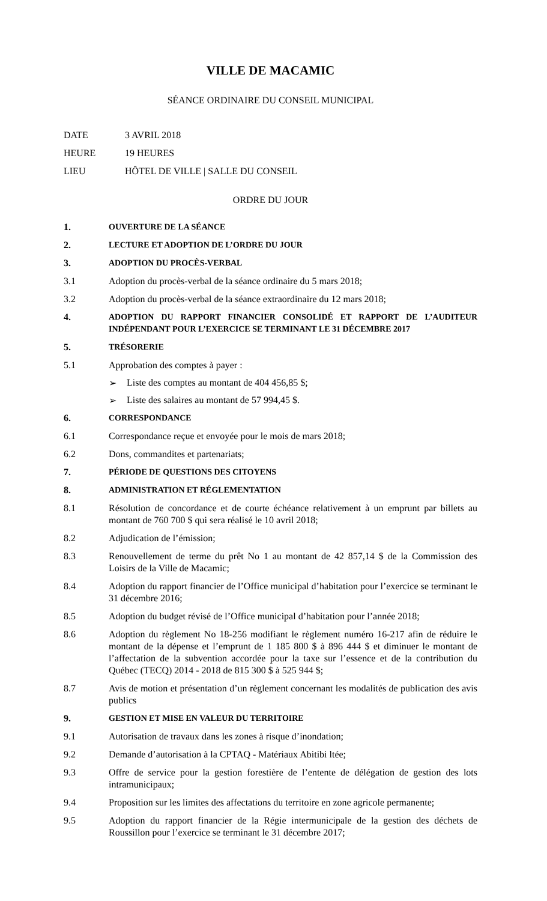VILLE DE MACAMIC
SÉANCE ORDINAIRE DU CONSEIL MUNICIPAL
DATE 3 AVRIL 2018
HEURE 19 HEURES
LIEU HÔTEL DE VILLE | SALLE DU CONSEIL
ORDRE DU JOUR
1. OUVERTURE DE LA SÉANCE
2. LECTURE ET ADOPTION DE L’ORDRE DU JOUR
3. ADOPTION DU PROCÈS-VERBAL
3.1 Adoption du procès-verbal de la séance ordinaire du 5 mars 2018;
3.2 Adoption du procès-verbal de la séance extraordinaire du 12 mars 2018;
4. ADOPTION DU RAPPORT FINANCIER CONSOLIDÉ ET RAPPORT DE L’AUDITEUR INDÉPENDANT POUR L’EXERCICE SE TERMINANT LE 31 DÉCEMBRE 2017
5. TRÉSORERIE
5.1 Approbation des comptes à payer :
➢ Liste des comptes au montant de 404 456,85 $;
➢ Liste des salaires au montant de 57 994,45 $.
6. CORRESPONDANCE
6.1 Correspondance reçue et envoyée pour le mois de mars 2018;
6.2 Dons, commandites et partenariats;
7. PÉRIODE DE QUESTIONS DES CITOYENS
8. ADMINISTRATION ET RÉGLEMENTATION
8.1 Résolution de concordance et de courte échéance relativement à un emprunt par billets au montant de 760 700 $ qui sera réalisé le 10 avril 2018;
8.2 Adjudication de l’émission;
8.3 Renouvellement de terme du prêt No 1 au montant de 42 857,14 $ de la Commission des Loisirs de la Ville de Macamic;
8.4 Adoption du rapport financier de l’Office municipal d’habitation pour l’exercice se terminant le 31 décembre 2016;
8.5 Adoption du budget révisé de l’Office municipal d’habitation pour l’année 2018;
8.6 Adoption du règlement No 18-256 modifiant le règlement numéro 16-217 afin de réduire le montant de la dépense et l’emprunt de 1 185 800 $ à 896 444 $ et diminuer le montant de l’affectation de la subvention accordée pour la taxe sur l’essence et de la contribution du Québec (TECQ) 2014 - 2018 de 815 300 $ à 525 944 $;
8.7 Avis de motion et présentation d’un règlement concernant les modalités de publication des avis publics
9. GESTION ET MISE EN VALEUR DU TERRITOIRE
9.1 Autorisation de travaux dans les zones à risque d’inondation;
9.2 Demande d’autorisation à la CPTAQ - Matériaux Abitibi ltée;
9.3 Offre de service pour la gestion forestière de l’entente de délégation de gestion des lots intramunicipaux;
9.4 Proposition sur les limites des affectations du territoire en zone agricole permanente;
9.5 Adoption du rapport financier de la Régie intermunicipale de la gestion des déchets de Roussillon pour l’exercice se terminant le 31 décembre 2017;